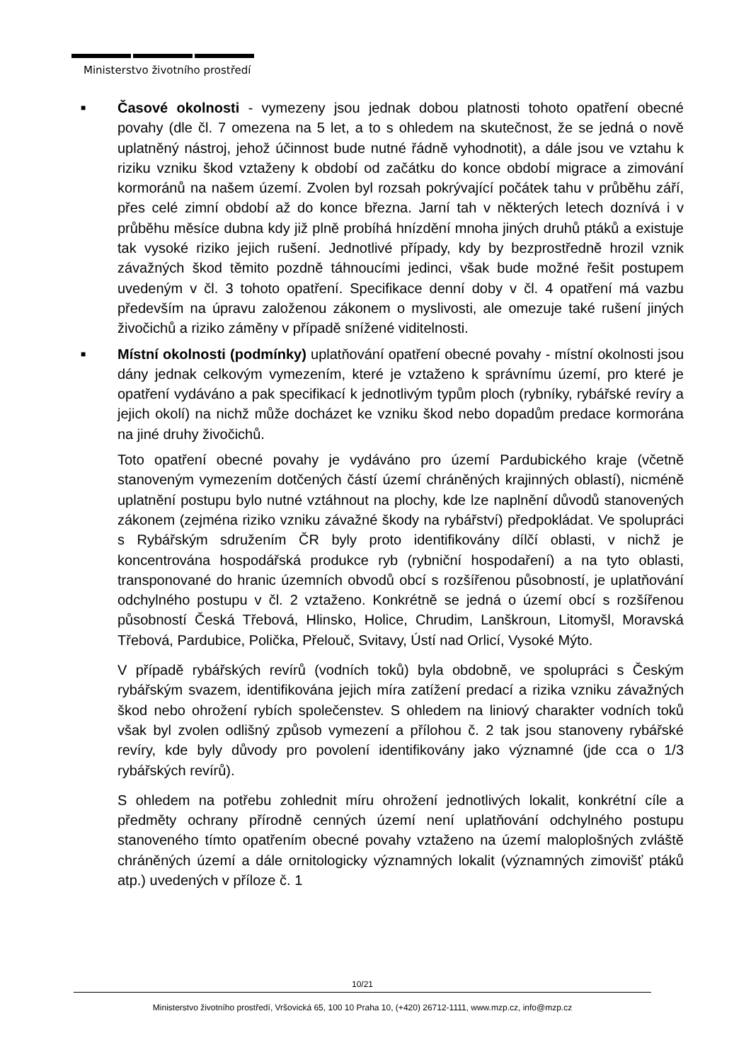Ministerstvo životního prostředí
■
Časové okolnosti - vymezeny jsou jednak dobou platnosti tohoto opatření obecné povahy (dle čl. 7 omezena na 5 let, a to s ohledem na skutečnost, že se jedná o nově uplatněný nástroj, jehož účinnost bude nutné řádně vyhodnotit), a dále jsou ve vztahu k riziku vzniku škod vztaženy k období od začátku do konce období migrace a zimování kormoránů na našem území. Zvolen byl rozsah pokrývající počátek tahu v průběhu září, přes celé zimní období až do konce března. Jarní tah v některých letech doznívá i v průběhu měsíce dubna kdy již plně probíhá hnízdění mnoha jiných druhů ptáků a existuje tak vysoké riziko jejich rušení. Jednotlivé případy, kdy by bezprostředně hrozil vznik závažných škod těmito pozdně táhnoucími jedinci, však bude možné řešit postupem uvedeným v čl. 3 tohoto opatření. Specifikace denní doby v čl. 4 opatření má vazbu především na úpravu založenou zákonem o myslivosti, ale omezuje také rušení jiných živočichů a riziko záměny v případě snížené viditelnosti.
■
Místní okolnosti (podmínky) uplatňování opatření obecné povahy - místní okolnosti jsou dány jednak celkovým vymezením, které je vztaženo k správnímu území, pro které je opatření vydáváno a pak specifikací k jednotlivým typům ploch (rybníky, rybářské revíry a jejich okolí) na nichž může docházet ke vzniku škod nebo dopadům predace kormorána na jiné druhy živočichů.
Toto opatření obecné povahy je vydáváno pro území Pardubického kraje (včetně stanoveným vymezením dotčených částí území chráněných krajinných oblastí), nicméně uplatnění postupu bylo nutné vztáhnout na plochy, kde lze naplnění důvodů stanovených zákonem (zejména riziko vzniku závažné škody na rybářství) předpokládat. Ve spolupráci s Rybářským sdružením ČR byly proto identifikovány dílčí oblasti, v nichž je koncentrována hospodářská produkce ryb (rybniční hospodaření) a na tyto oblasti, transponované do hranic územních obvodů obcí s rozšířenou působností, je uplatňování odchylného postupu v čl. 2 vztaženo. Konkrétně se jedná o území obcí s rozšířenou působností Česká Třebová, Hlinsko, Holice, Chrudim, Lanškroun, Litomyšl, Moravská Třebová, Pardubice, Polička, Přelouč, Svitavy, Ústí nad Orlicí, Vysoké Mýto.
V případě rybářských revírů (vodních toků) byla obdobně, ve spolupráci s Českým rybářským svazem, identifikována jejich míra zatížení predací a rizika vzniku závažných škod nebo ohrožení rybích společenstev. S ohledem na liniový charakter vodních toků však byl zvolen odlišný způsob vymezení a přílohou č. 2 tak jsou stanoveny rybářské revíry, kde byly důvody pro povolení identifikovány jako významné (jde cca o 1/3 rybářských revírů).
S ohledem na potřebu zohlednit míru ohrožení jednotlivých lokalit, konkrétní cíle a předměty ochrany přírodně cenných území není uplatňování odchylného postupu stanoveného tímto opatřením obecné povahy vztaženo na území maloplošných zvláště chráněných území a dále ornitologicky významných lokalit (významných zimovišť ptáků atp.) uvedených v příloze č. 1
10/21
Ministerstvo životního prostředí, Vršovická 65, 100 10 Praha 10, (+420) 26712-1111, www.mzp.cz, info@mzp.cz